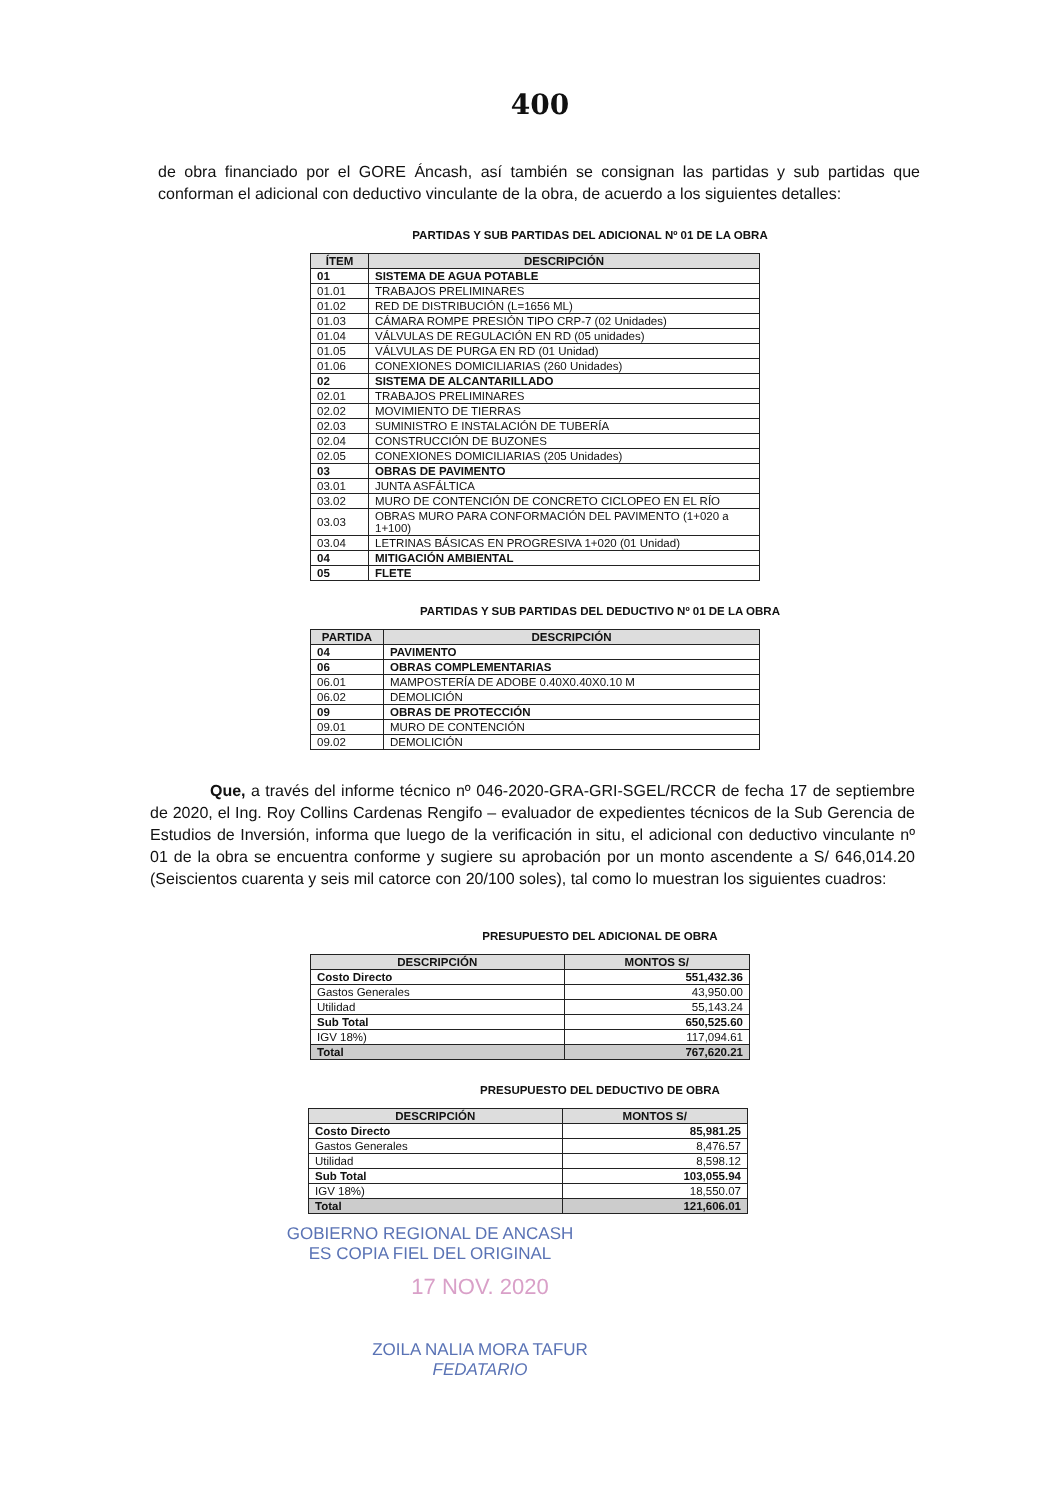400
de obra financiado por el GORE Áncash, así también se consignan las partidas y sub partidas que conforman el adicional con deductivo vinculante de la obra, de acuerdo a los siguientes detalles:
PARTIDAS Y SUB PARTIDAS DEL ADICIONAL Nº 01 DE LA OBRA
| ÍTEM | DESCRIPCIÓN |
| --- | --- |
| 01 | SISTEMA DE AGUA POTABLE |
| 01.01 | TRABAJOS PRELIMINARES |
| 01.02 | RED DE DISTRIBUCIÓN (L=1656 ML) |
| 01.03 | CÁMARA ROMPE PRESIÓN TIPO CRP-7 (02 Unidades) |
| 01.04 | VÁLVULAS DE REGULACIÓN EN RD (05 unidades) |
| 01.05 | VÁLVULAS DE PURGA EN RD (01 Unidad) |
| 01.06 | CONEXIONES DOMICILIARIAS (260 Unidades) |
| 02 | SISTEMA DE ALCANTARILLADO |
| 02.01 | TRABAJOS PRELIMINARES |
| 02.02 | MOVIMIENTO DE TIERRAS |
| 02.03 | SUMINISTRO E INSTALACIÓN DE TUBERÍA |
| 02.04 | CONSTRUCCIÓN DE BUZONES |
| 02.05 | CONEXIONES DOMICILIARIAS (205 Unidades) |
| 03 | OBRAS DE PAVIMENTO |
| 03.01 | JUNTA ASFÁLTICA |
| 03.02 | MURO DE CONTENCIÓN DE CONCRETO CICLOPEO EN EL RÍO |
| 03.03 | OBRAS MURO PARA CONFORMACIÓN DEL PAVIMENTO (1+020 a 1+100) |
| 03.04 | LETRINAS BÁSICAS EN PROGRESIVA 1+020 (01 Unidad) |
| 04 | MITIGACIÓN AMBIENTAL |
| 05 | FLETE |
PARTIDAS Y SUB PARTIDAS DEL DEDUCTIVO Nº 01 DE LA OBRA
| PARTIDA | DESCRIPCIÓN |
| --- | --- |
| 04 | PAVIMENTO |
| 06 | OBRAS COMPLEMENTARIAS |
| 06.01 | MAMPOSTERÍA DE ADOBE 0.40X0.40X0.10 M |
| 06.02 | DEMOLICIÓN |
| 09 | OBRAS DE PROTECCIÓN |
| 09.01 | MURO DE CONTENCIÓN |
| 09.02 | DEMOLICIÓN |
Que, a través del informe técnico nº 046-2020-GRA-GRI-SGEL/RCCR de fecha 17 de septiembre de 2020, el Ing. Roy Collins Cardenas Rengifo – evaluador de expedientes técnicos de la Sub Gerencia de Estudios de Inversión, informa que luego de la verificación in situ, el adicional con deductivo vinculante nº 01 de la obra se encuentra conforme y sugiere su aprobación por un monto ascendente a S/ 646,014.20 (Seiscientos cuarenta y seis mil catorce con 20/100 soles), tal como lo muestran los siguientes cuadros:
PRESUPUESTO DEL ADICIONAL DE OBRA
| DESCRIPCIÓN | MONTOS S/ |
| --- | --- |
| Costo Directo | 551,432.36 |
| Gastos Generales | 43,950.00 |
| Utilidad | 55,143.24 |
| Sub Total | 650,525.60 |
| IGV 18%) | 117,094.61 |
| Total | 767,620.21 |
PRESUPUESTO DEL DEDUCTIVO DE OBRA
| DESCRIPCIÓN | MONTOS S/ |
| --- | --- |
| Costo Directo | 85,981.25 |
| Gastos Generales | 8,476.57 |
| Utilidad | 8,598.12 |
| Sub Total | 103,055.94 |
| IGV 18%) | 18,550.07 |
| Total | 121,606.01 |
GOBIERNO REGIONAL DE ANCASH
ES COPIA FIEL DEL ORIGINAL
17 NOV. 2020
ZOILA NALIA MORA TAFUR
FEDATARIO